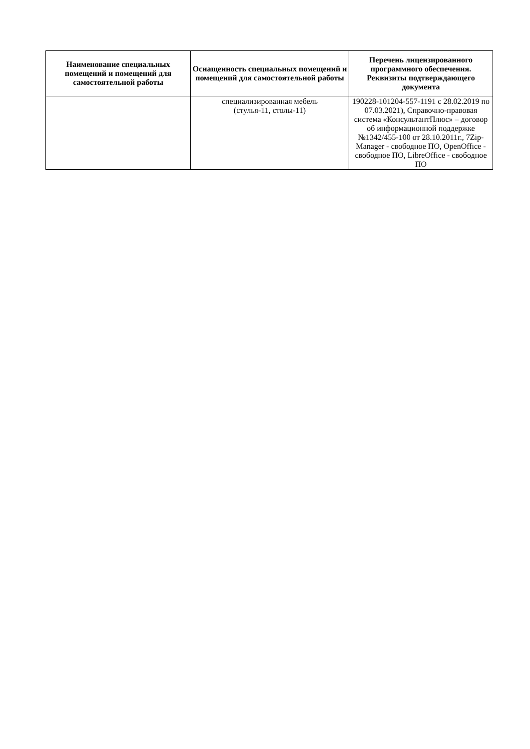| Наименование специальных помещений и помещений для самостоятельной работы | Оснащенность специальных помещений и помещений для самостоятельной работы | Перечень лицензированного программного обеспечения. Реквизиты подтверждающего документа |
| --- | --- | --- |
| | специализированная мебель (стулья-11, столы-11) | 190228-101204-557-1191 с 28.02.2019 по 07.03.2021), Справочно-правовая система «КонсультантПлюс» – договор об информационной поддержке №1342/455-100 от 28.10.2011г., 7Zip-Manager - свободное ПО, OpenOffice - свободное ПО, LibreOffice - свободное ПО |